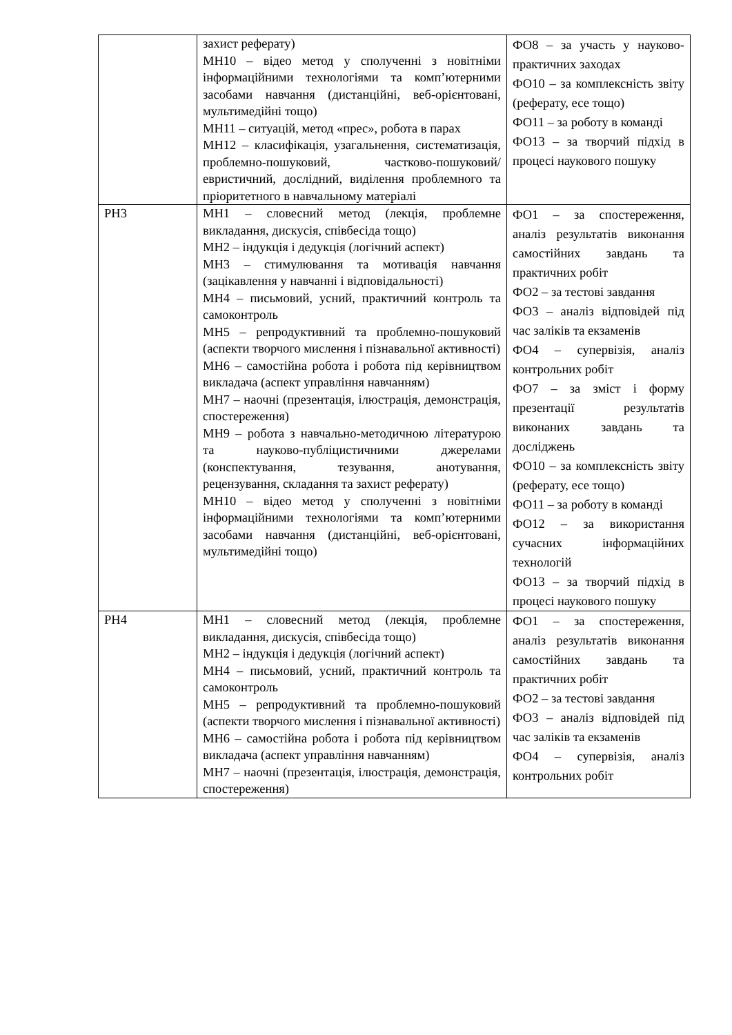| | захист реферату) МН10 – відео метод у сполученні з новітніми інформаційними технологіями та комп’ютерними засобами навчання (дистанційні, веб-орієнтовані, мультимедійні тощо) МН11 – ситуацій, метод «прес», робота в парах МН12 – класифікація, узагальнення, систематизація, проблемно-пошуковий, частково-пошуковий/евристичний, дослідний, виділення проблемного та пріоритетного в навчальному матеріалі | ФО8 – за участь у науково-практичних заходах ФО10 – за комплексність звіту (реферату, есе тощо) ФО11 – за роботу в команді ФО13 – за творчий підхід в процесі наукового пошуку |
| РН3 | МН1 – словесний метод (лекція, проблемне викладання, дискусія, співбесіда тощо) МН2 – індукція і дедукція (логічний аспект) МН3 – стимулювання та мотивація навчання (зацікавлення у навчанні і відповідальності) МН4 – письмовий, усний, практичний контроль та самоконтроль МН5 – репродуктивний та проблемно-пошуковий (аспекти творчого мислення і пізнавальної активності) МН6 – самостійна робота і робота під керівництвом викладача (аспект управління навчанням) МН7 – наочні (презентація, ілюстрація, демонстрація, спостереження) МН9 – робота з навчально-методичною літературою та науково-публіцистичними джерелами (конспектування, тезування, анотування, рецензування, складання та захист реферату) МН10 – відео метод у сполученні з новітніми інформаційними технологіями та комп’ютерними засобами навчання (дистанційні, веб-орієнтовані, мультимедійні тощо) | ФО1 – за спостереження, аналіз результатів виконання самостійних завдань та практичних робіт ФО2 – за тестові завдання ФО3 – аналіз відповідей під час заліків та екзаменів ФО4 – супервізія, аналіз контрольних робіт ФО7 – за зміст і форму презентації результатів виконаних завдань та досліджень ФО10 – за комплексність звіту (реферату, есе тощо) ФО11 – за роботу в команді ФО12 – за використання сучасних інформаційних технологій ФО13 – за творчий підхід в процесі наукового пошуку |
| РН4 | МН1 – словесний метод (лекція, проблемне викладання, дискусія, співбесіда тощо) МН2 – індукція і дедукція (логічний аспект) МН4 – письмовий, усний, практичний контроль та самоконтроль МН5 – репродуктивний та проблемно-пошуковий (аспекти творчого мислення і пізнавальної активності) МН6 – самостійна робота і робота під керівництвом викладача (аспект управління навчанням) МН7 – наочні (презентація, ілюстрація, демонстрація, спостереження) | ФО1 – за спостереження, аналіз результатів виконання самостійних завдань та практичних робіт ФО2 – за тестові завдання ФО3 – аналіз відповідей під час заліків та екзаменів ФО4 – супервізія, аналіз контрольних робіт |